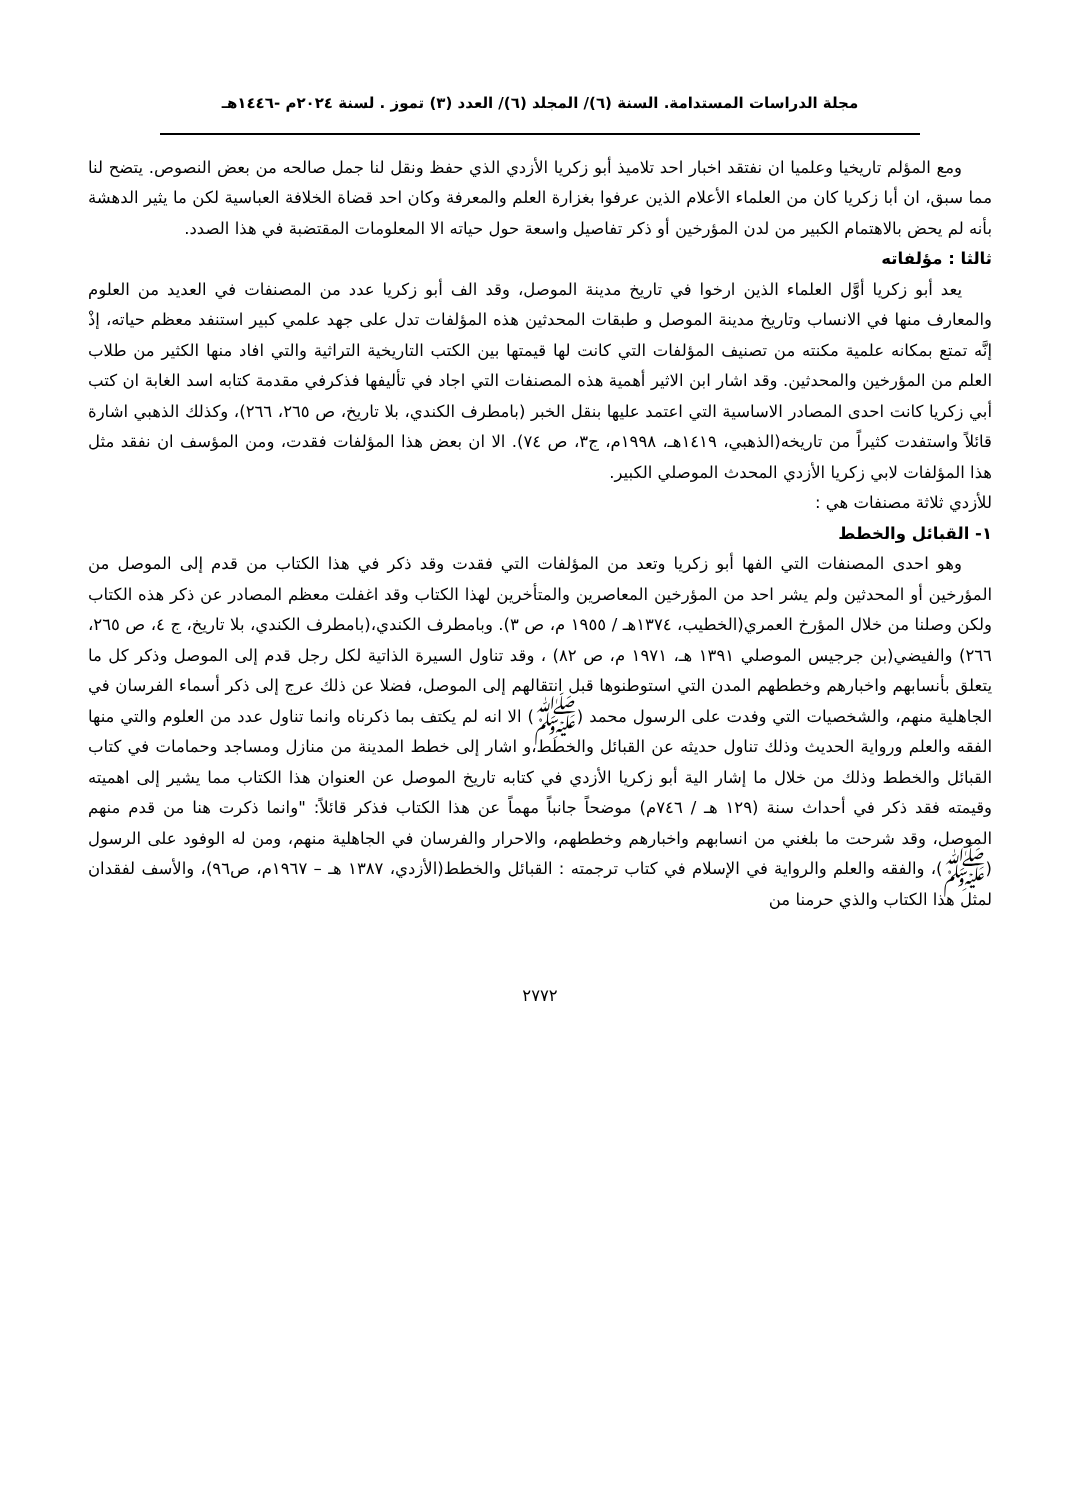مجلة الدراسات المستدامة. السنة (٦)/ المجلد (٦)/ العدد (٣) تموز . لسنة ٢٠٢٤م -١٤٤٦هـ
ومع المؤلم تاريخيا وعلميا ان نفتقد اخبار احد تلاميذ أبو زكريا الأزدي الذي حفظ ونقل لنا جمل صالحه من بعض النصوص. يتضح لنا مما سبق، ان أبا زكريا كان من العلماء الأعلام الذين عرفوا بغزارة العلم والمعرفة وكان احد قضاة الخلافة العباسية لكن ما يثير الدهشة بأنه لم يحض بالاهتمام الكبير من لدن المؤرخين أو ذكر تفاصيل واسعة حول حياته الا المعلومات المقتضبة في هذا الصدد.
ثالثا : مؤلفاته
يعد أبو زكريا أوَّل العلماء الذين ارخوا في تاريخ مدينة الموصل، وقد الف أبو زكريا عدد من المصنفات في العديد من العلوم والمعارف منها في الانساب وتاريخ مدينة الموصل و طبقات المحدثين هذه المؤلفات تدل على جهد علمي كبير استنفد معظم حياته، إذْ إنَّه تمتع بمكانه علمية مكنته من تصنيف المؤلفات التي كانت لها قيمتها بين الكتب التاريخية التراثية والتي افاد منها الكثير من طلاب العلم من المؤرخين والمحدثين. وقد اشار ابن الاثير أهمية هذه المصنفات التي اجاد في تأليفها فذكرفي مقدمة كتابه اسد الغابة ان كتب أبي زكريا كانت احدى المصادر الاساسية التي اعتمد عليها بنقل الخبر (بامطرف الكندي، بلا تاريخ، ص ٢٦٥، ٢٦٦)، وكذلك الذهبي اشارة قائلاً واستفدت كثيراً من تاريخه(الذهبي، ١٤١٩هـ، ١٩٩٨م، ج٣، ص ٧٤). الا ان بعض هذا المؤلفات فقدت، ومن المؤسف ان نفقد مثل هذا المؤلفات لابي زكريا الأزدي المحدث الموصلي الكبير.
للأزدي ثلاثة مصنفات هي :
١- القبائل والخطط
وهو احدى المصنفات التي الفها أبو زكريا وتعد من المؤلفات التي فقدت وقد ذكر في هذا الكتاب من قدم إلى الموصل من المؤرخين أو المحدثين ولم يشر احد من المؤرخين المعاصرين والمتأخرين لهذا الكتاب وقد اغفلت معظم المصادر عن ذكر هذه الكتاب ولكن وصلنا من خلال المؤرخ العمري(الخطيب، ١٣٧٤هـ / ١٩٥٥ م، ص ٣). وبامطرف الكندي،(بامطرف الكندي، بلا تاريخ، ج ٤، ص ٢٦٥، ٢٦٦) والفيضي(بن جرجيس الموصلي ١٣٩١ هـ، ١٩٧١ م، ص ٨٢) ، وقد تناول السيرة الذاتية لكل رجل قدم إلى الموصل وذكر كل ما يتعلق بأنسابهم واخبارهم وخططهم المدن التي استوطنوها قبل انتقالهم إلى الموصل، فضلا عن ذلك عرج إلى ذكر أسماء الفرسان في الجاهلية منهم، والشخصيات التي وفدت على الرسول محمد (ﷺ) الا انه لم يكتف بما ذكرناه وانما تناول عدد من العلوم والتي منها الفقه والعلم ورواية الحديث وذلك تناول حديثه عن القبائل والخطط،و اشار إلى خطط المدينة من منازل ومساجد وحمامات في كتاب القبائل والخطط وذلك من خلال ما إشار الية أبو زكريا الأزدي في كتابه تاريخ الموصل عن العنوان هذا الكتاب مما يشير إلى اهميته وقيمته فقد ذكر في أحداث سنة (١٢٩ هـ / ٧٤٦م) موضحاً جانباً مهماً عن هذا الكتاب فذكر قائلاً: "وانما ذكرت هنا من قدم منهم الموصل، وقد شرحت ما بلغني من انسابهم واخبارهم وخططهم، والاحرار والفرسان في الجاهلية منهم، ومن له الوفود على الرسول (ﷺ)، والفقه والعلم والرواية في الإسلام في كتاب ترجمته : القبائل والخطط(الأزدي، ١٣٨٧ هـ – ١٩٦٧م، ص٩٦)، والأسف لفقدان لمثل هذا الكتاب والذي حرمنا من
٢٧٧٢